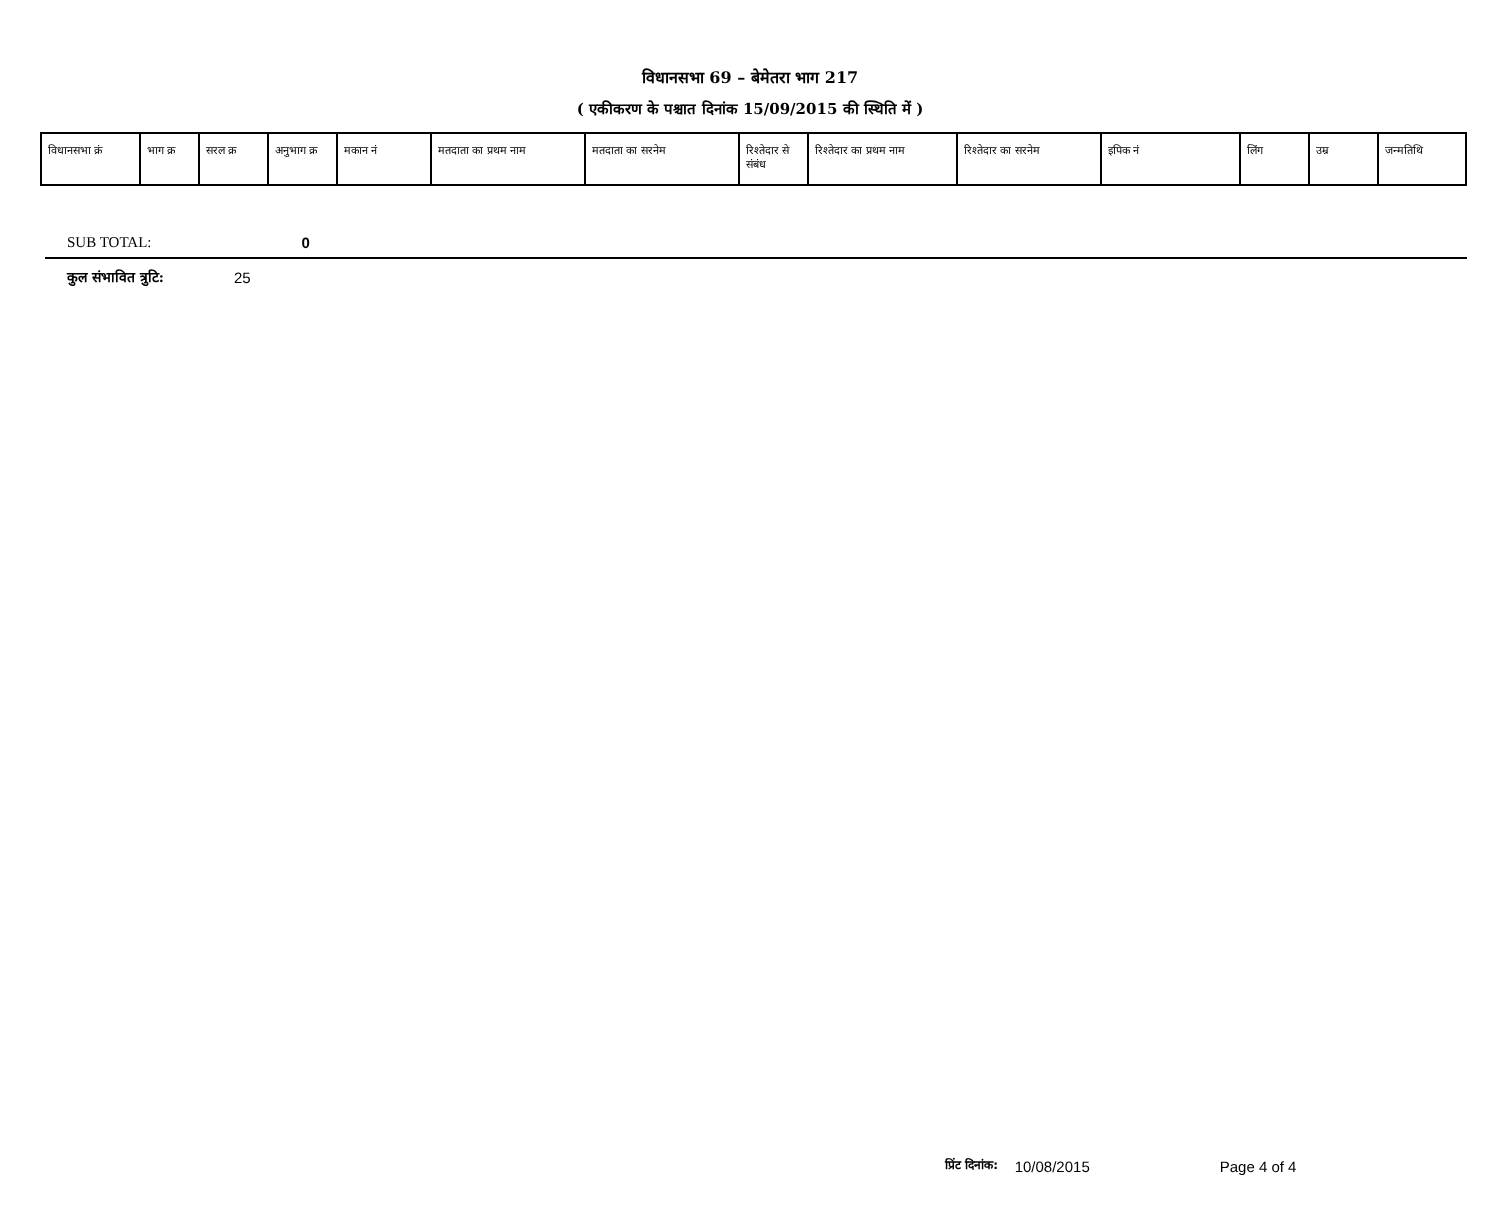विधानसभा 69 – बेमेतरा भाग 217
( एकीकरण के पश्चात दिनांक 15/09/2015 की स्थिति में )
| विधानसभा क्रं | भाग क्र | सरल क्र | अनुभाग क्र | मकान नं | मतदाता का प्रथम नाम | मतदाता का सरनेम | रिश्तेदार से संबंध | रिश्तेदार का प्रथम नाम | रिश्तेदार का सरनेम | इपिक नं | लिंग | उम्र | जन्मतिथि |
| --- | --- | --- | --- | --- | --- | --- | --- | --- | --- | --- | --- | --- | --- |
SUB TOTAL: 0
कुल संभावित त्रुटि: 25
प्रिंट दिनांक: 10/08/2015 Page 4 of 4